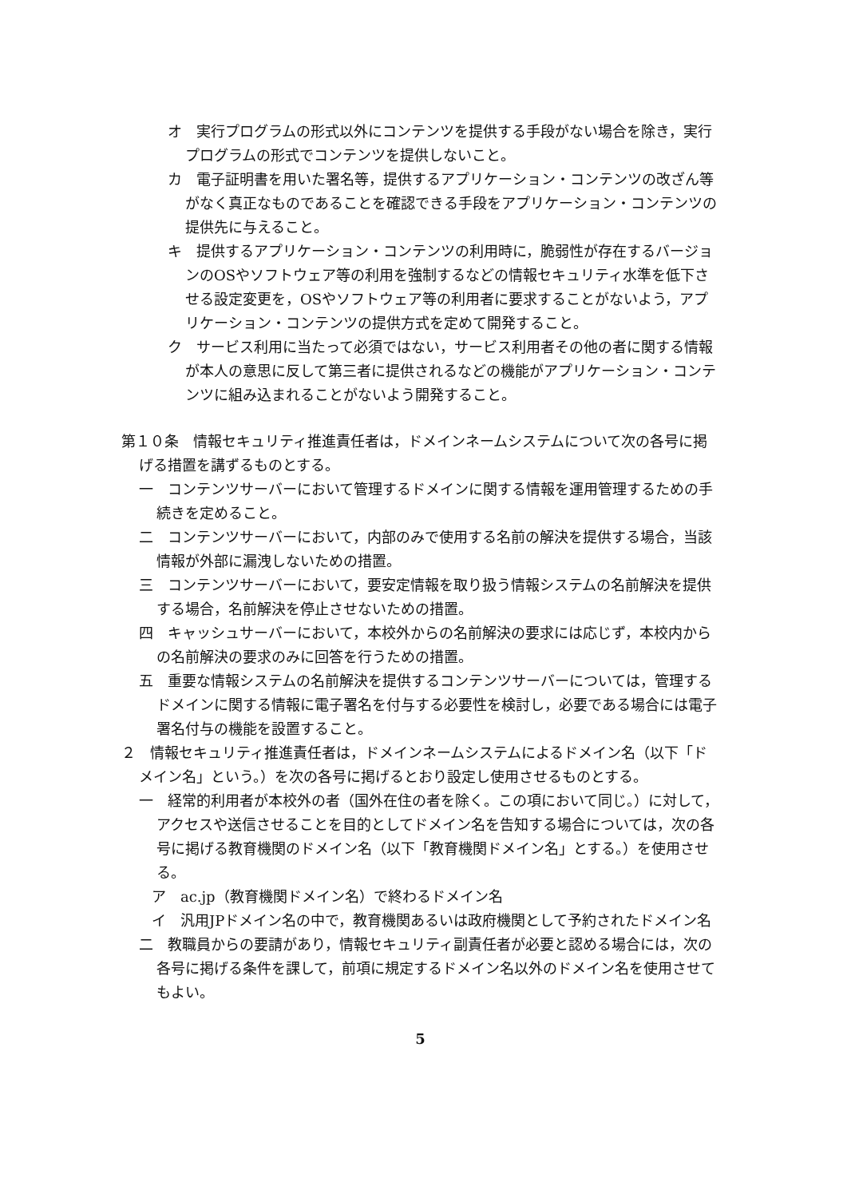オ　実行プログラムの形式以外にコンテンツを提供する手段がない場合を除き，実行プログラムの形式でコンテンツを提供しないこと。
カ　電子証明書を用いた署名等，提供するアプリケーション・コンテンツの改ざん等がなく真正なものであることを確認できる手段をアプリケーション・コンテンツの提供先に与えること。
キ　提供するアプリケーション・コンテンツの利用時に，脆弱性が存在するバージョンのOSやソフトウェア等の利用を強制するなどの情報セキュリティ水準を低下させる設定変更を，OSやソフトウェア等の利用者に要求することがないよう，アプリケーション・コンテンツの提供方式を定めて開発すること。
ク　サービス利用に当たって必須ではない，サービス利用者その他の者に関する情報が本人の意思に反して第三者に提供されるなどの機能がアプリケーション・コンテンツに組み込まれることがないよう開発すること。
第１０条　情報セキュリティ推進責任者は，ドメインネームシステムについて次の各号に掲げる措置を講ずるものとする。
一　コンテンツサーバーにおいて管理するドメインに関する情報を運用管理するための手続きを定めること。
二　コンテンツサーバーにおいて，内部のみで使用する名前の解決を提供する場合，当該情報が外部に漏洩しないための措置。
三　コンテンツサーバーにおいて，要安定情報を取り扱う情報システムの名前解決を提供する場合，名前解決を停止させないための措置。
四　キャッシュサーバーにおいて，本校外からの名前解決の要求には応じず，本校内からの名前解決の要求のみに回答を行うための措置。
五　重要な情報システムの名前解決を提供するコンテンツサーバーについては，管理するドメインに関する情報に電子署名を付与する必要性を検討し，必要である場合には電子署名付与の機能を設置すること。
２　情報セキュリティ推進責任者は，ドメインネームシステムによるドメイン名（以下「ドメイン名」という。）を次の各号に掲げるとおり設定し使用させるものとする。
一　経常的利用者が本校外の者（国外在住の者を除く。この項において同じ。）に対して，アクセスや送信させることを目的としてドメイン名を告知する場合については，次の各号に掲げる教育機関のドメイン名（以下「教育機関ドメイン名」とする。）を使用させる。
ア　ac.jp（教育機関ドメイン名）で終わるドメイン名
イ　汎用JPドメイン名の中で，教育機関あるいは政府機関として予約されたドメイン名
二　教職員からの要請があり，情報セキュリティ副責任者が必要と認める場合には，次の各号に掲げる条件を課して，前項に規定するドメイン名以外のドメイン名を使用させてもよい。
5